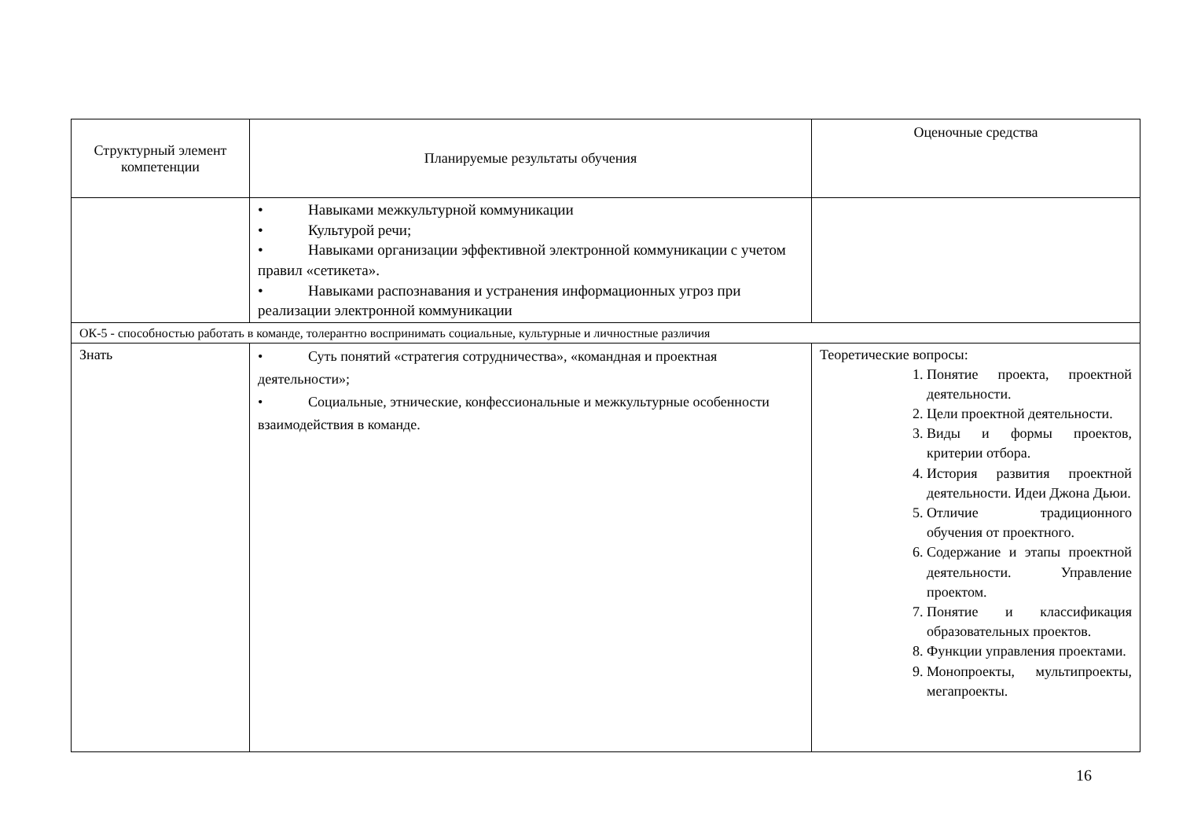| Структурный элемент компетенции | Планируемые результаты обучения | Оценочные средства |
| --- | --- | --- |
| | • Навыками межкультурной коммуникации • Культурой речи; • Навыками организации эффективной электронной коммуникации с учетом правил «сетикета». • Навыками распознавания и устранения информационных угроз при реализации электронной коммуникации | |
| ОК-5 - способностью работать в команде, толерантно воспринимать социальные, культурные и личностные различия | | |
| Знать | • Суть понятий «стратегия сотрудничества», «командная и проектная деятельности»; • Социальные, этнические, конфессиональные и межкультурные особенности взаимодействия в команде. | Теоретические вопросы: 1. Понятие проекта, проектной деятельности. 2. Цели проектной деятельности. 3. Виды и формы проектов, критерии отбора. 4. История развития проектной деятельности. Идеи Джона Дьюи. 5. Отличие традиционного обучения от проектного. 6. Содержание и этапы проектной деятельности. Управление проектом. 7. Понятие и классификация образовательных проектов. 8. Функции управления проектами. 9. Монопроекты, мультипроекты, мегапроекты. |
16